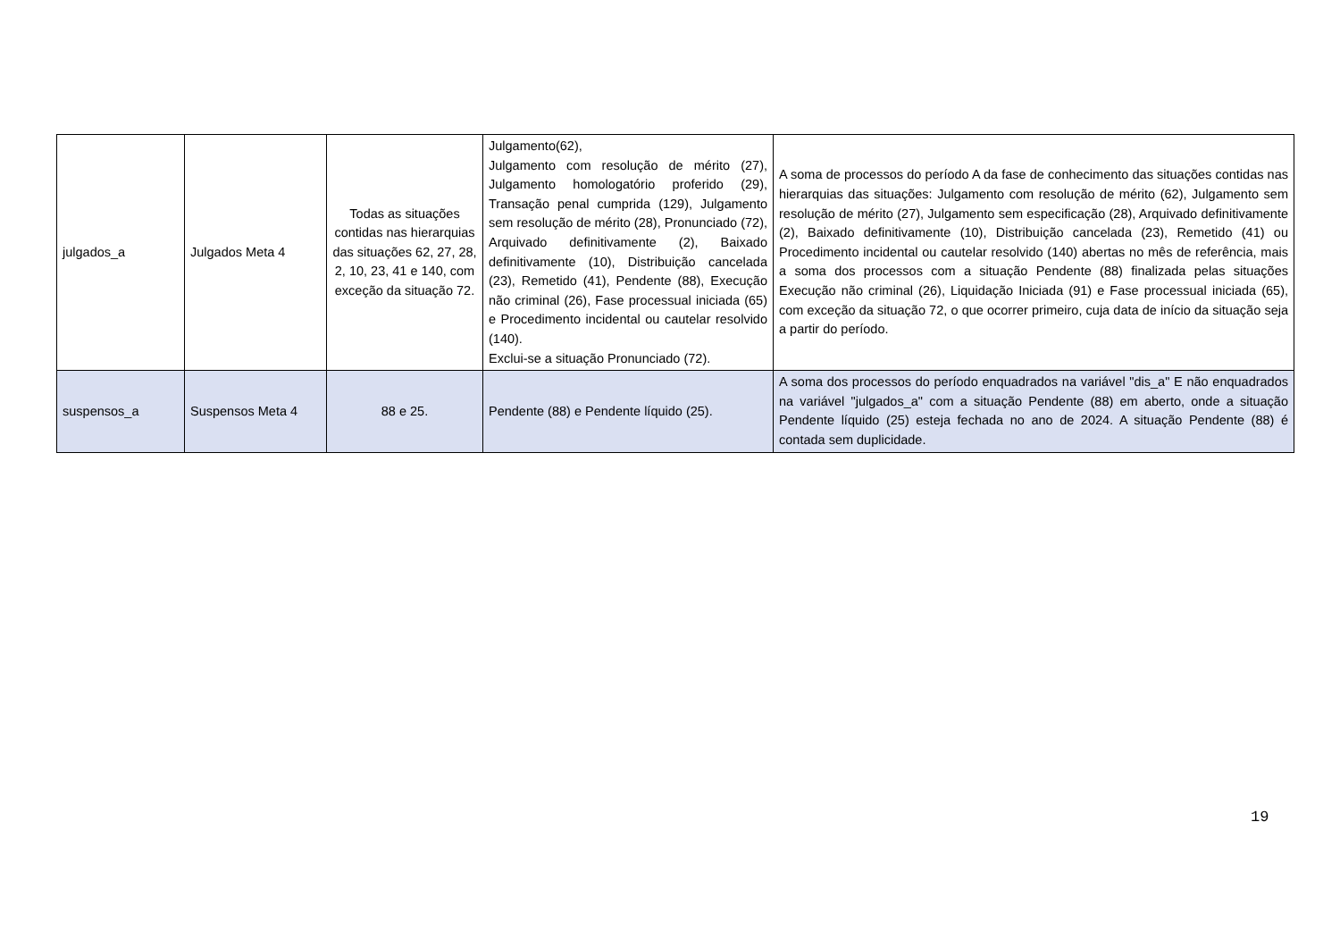| julgados_a | Julgados Meta 4 | Todas as situações contidas nas hierarquias das situações 62, 27, 28, 2, 10, 23, 41 e 140, com exceção da situação 72. | Julgamento(62), Julgamento com resolução de mérito (27), Julgamento homologatório proferido (29), Transação penal cumprida (129), Julgamento sem resolução de mérito (28), Pronunciado (72), Arquivado definitivamente (2), Baixado definitivamente (10), Distribuição cancelada (23), Remetido (41), Pendente (88), Execução não criminal (26), Fase processual iniciada (65) e Procedimento incidental ou cautelar resolvido (140). Exclui-se a situação Pronunciado (72). | A soma de processos do período A da fase de conhecimento das situações contidas nas hierarquias das situações: Julgamento com resolução de mérito (62), Julgamento sem resolução de mérito (27), Julgamento sem especificação (28), Arquivado definitivamente (2), Baixado definitivamente (10), Distribuição cancelada (23), Remetido (41) ou Procedimento incidental ou cautelar resolvido (140) abertas no mês de referência, mais a soma dos processos com a situação Pendente (88) finalizada pelas situações Execução não criminal (26), Liquidação Iniciada (91) e Fase processual iniciada (65), com exceção da situação 72, o que ocorrer primeiro, cuja data de início da situação seja a partir do período. |
| suspensos_a | Suspensos Meta 4 | 88 e 25. | Pendente (88) e Pendente líquido (25). | A soma dos processos do período enquadrados na variável "dis_a" E não enquadrados na variável "julgados_a" com a situação Pendente (88) em aberto, onde a situação Pendente líquido (25) esteja fechada no ano de 2024. A situação Pendente (88) é contada sem duplicidade. |
19